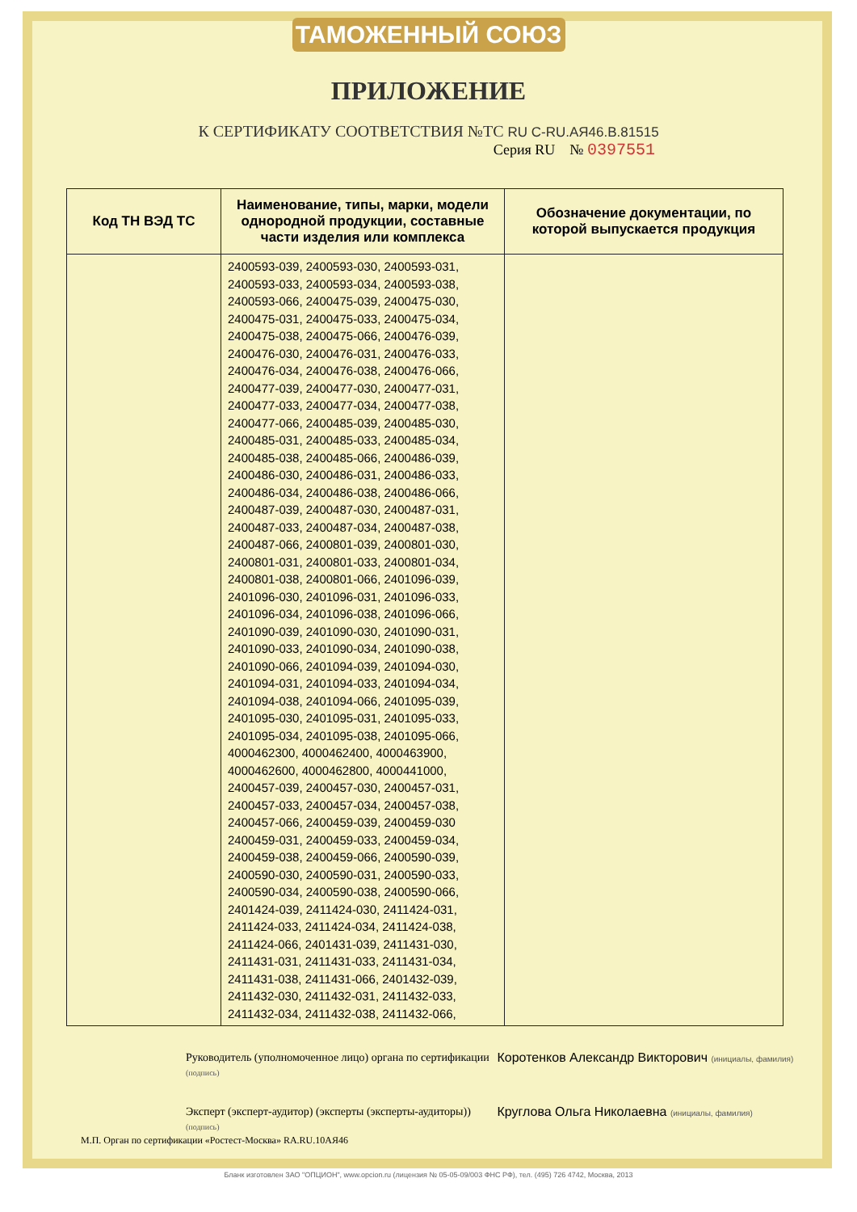ТАМОЖЕННЫЙ СОЮЗ
ПРИЛОЖЕНИЕ
К СЕРТИФИКАТУ СООТВЕТСТВИЯ №ТС RU C-RU.АЯ46.В.81515
Серия RU № 0397551
| Код ТН ВЭД ТС | Наименование, типы, марки, модели однородной продукции, составные части изделия или комплекса | Обозначение документации, по которой выпускается продукция |
| --- | --- | --- |
| | 2400593-039, 2400593-030, 2400593-031, 2400593-033, 2400593-034, 2400593-038, 2400593-066, 2400475-039, 2400475-030, 2400475-031, 2400475-033, 2400475-034, 2400475-038, 2400475-066, 2400476-039, 2400476-030, 2400476-031, 2400476-033, 2400476-034, 2400476-038, 2400476-066, 2400477-039, 2400477-030, 2400477-031, 2400477-033, 2400477-034, 2400477-038, 2400477-066, 2400485-039, 2400485-030, 2400485-031, 2400485-033, 2400485-034, 2400485-038, 2400485-066, 2400486-039, 2400486-030, 2400486-031, 2400486-033, 2400486-034, 2400486-038, 2400486-066, 2400487-039, 2400487-030, 2400487-031, 2400487-033, 2400487-034, 2400487-038, 2400487-066, 2400801-039, 2400801-030, 2400801-031, 2400801-033, 2400801-034, 2400801-038, 2400801-066, 2401096-039, 2401096-030, 2401096-031, 2401096-033, 2401096-034, 2401096-038, 2401096-066, 2401090-039, 2401090-030, 2401090-031, 2401090-033, 2401090-034, 2401090-038, 2401090-066, 2401094-039, 2401094-030, 2401094-031, 2401094-033, 2401094-034, 2401094-038, 2401094-066, 2401095-039, 2401095-030, 2401095-031, 2401095-033, 2401095-034, 2401095-038, 2401095-066, 4000462300, 4000462400, 4000463900, 4000462600, 4000462800, 4000441000, 2400457-039, 2400457-030, 2400457-031, 2400457-033, 2400457-034, 2400457-038, 2400457-066, 2400459-039, 2400459-030 2400459-031, 2400459-033, 2400459-034, 2400459-038, 2400459-066, 2400590-039, 2400590-030, 2400590-031, 2400590-033, 2400590-034, 2400590-038, 2400590-066, 2401424-039, 2411424-030, 2411424-031, 2411424-033, 2411424-034, 2411424-038, 2411424-066, 2401431-039, 2411431-030, 2411431-031, 2411431-033, 2411431-034, 2411431-038, 2411431-066, 2401432-039, 2411432-030, 2411432-031, 2411432-033, 2411432-034, 2411432-038, 2411432-066, | |
Руководитель (уполномоченное лицо) органа по сертификации (подпись)
Коротенков Александр Викторович (инициалы, фамилия)
Эксперт (эксперт-аудитор) (эксперты (эксперты-аудиторы)) (подпись)
Круглова Ольга Николаевна (инициалы, фамилия)
М.П. Орган по сертификации «Ростест-Москва» RA.RU.10АЯ46
Бланк изготовлен ЗАО "ОПЦИОН", www.opcion.ru (лицензия № 05-05-09/003 ФНС РФ), тел. (495) 726 4742, Москва, 2013